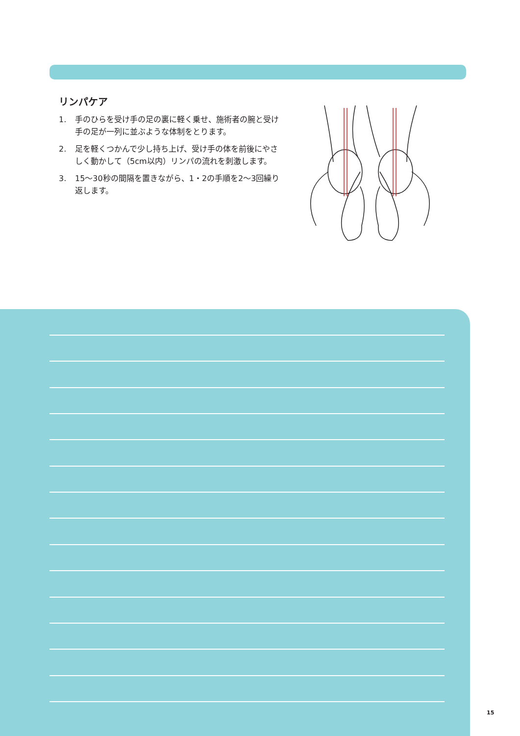リンパケア
1. 手のひらを受け手の足の裏に軽く乗せ、施術者の腕と受け手の足が一列に並ぶような体制をとります。
2. 足を軽くつかんで少し持ち上げ、受け手の体を前後にやさしく動かして（5cm以内）リンパの流れを刺激します。
3. 15〜30秒の間隔を置きながら、1・2の手順を2〜3回繰り返します。
15